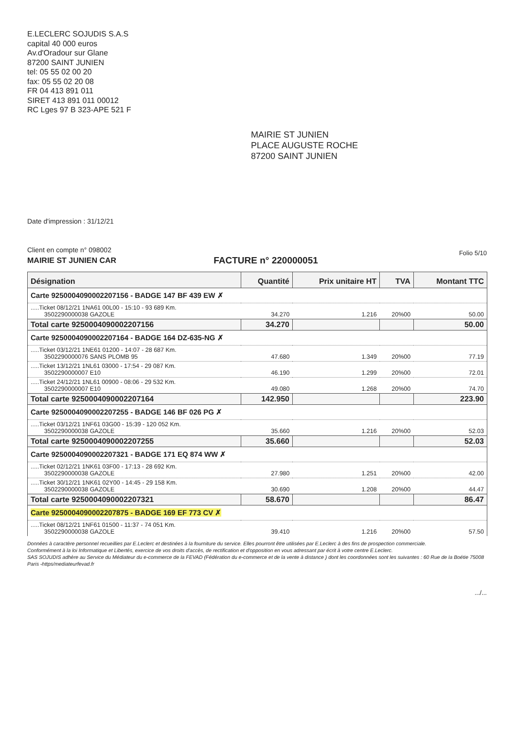E.LECLERC SOJUDIS S.A.S
capital 40 000 euros
Av.d'Oradour sur Glane
87200 SAINT JUNIEN
tel: 05 55 02 00 20
fax: 05 55 02 20 08
FR 04 413 891 011
SIRET 413 891 011 00012
RC Lges 97 B 323-APE 521 F
MAIRIE ST JUNIEN
PLACE AUGUSTE ROCHE
87200 SAINT JUNIEN
Date d'impression : 31/12/21
Client en compte n° 098002
MAIRIE ST JUNIEN CAR
FACTURE n° 220000051
Folio 5/10
| Désignation | Quantité | Prix unitaire HT | TVA | Montant TTC |
| --- | --- | --- | --- | --- |
| Carte 9250004090002207156 - BADGE 147 BF 439 EW ✗ | | | | |
| .....Ticket 08/12/21 1NA61 00L00 - 15:10 - 93 689 Km. 3502290000038 GAZOLE | 34.270 | 1.216 | 20%00 | 50.00 |
| Total carte 9250004090002207156 | 34.270 | | | 50.00 |
| Carte 9250004090002207164 - BADGE 164 DZ-635-NG ✗ | | | | |
| .....Ticket 03/12/21 1NE61 01200 - 14:07 - 28 687 Km. 3502290000076 SANS PLOMB 95 | 47.680 | 1.349 | 20%00 | 77.19 |
| .....Ticket 13/12/21 1NL61 03000 - 17:54 - 29 087 Km. 3502290000007 E10 | 46.190 | 1.299 | 20%00 | 72.01 |
| .....Ticket 24/12/21 1NL61 00900 - 08:06 - 29 532 Km. 3502290000007 E10 | 49.080 | 1.268 | 20%00 | 74.70 |
| Total carte 9250004090002207164 | 142.950 | | | 223.90 |
| Carte 9250004090002207255 - BADGE 146 BF 026 PG ✗ | | | | |
| .....Ticket 03/12/21 1NF61 03G00 - 15:39 - 120 052 Km. 3502290000038 GAZOLE | 35.660 | 1.216 | 20%00 | 52.03 |
| Total carte 9250004090002207255 | 35.660 | | | 52.03 |
| Carte 9250004090002207321 - BADGE 171 EQ 874 WW ✗ | | | | |
| .....Ticket 02/12/21 1NK61 03F00 - 17:13 - 28 692 Km. 3502290000038 GAZOLE | 27.980 | 1.251 | 20%00 | 42.00 |
| .....Ticket 30/12/21 1NK61 02Y00 - 14:45 - 29 158 Km. 3502290000038 GAZOLE | 30.690 | 1.208 | 20%00 | 44.47 |
| Total carte 9250004090002207321 | 58.670 | | | 86.47 |
| Carte 9250004090002207875 - BADGE 169 EF 773 CV ✗ | | | | |
| .....Ticket 08/12/21 1NF61 01500 - 11:37 - 74 051 Km. 3502290000038 GAZOLE | 39.410 | 1.216 | 20%00 | 57.50 |
Données à caractère personnel recueillies par E.Leclerc et destinées à la fourniture du service. Elles pourront être utilisées par E.Leclerc à des fins de prospection commerciale.
Conformément à la loi Informatique et Libertés, exercice de vos droits d'accès, de rectification et d'opposition en vous adressant par écrit à votre centre E.Leclerc.
SAS SOJUDIS adhère au Service du Médiateur du e-commerce de la FEVAD (Fédération du e-commerce et de la vente à distance ) dont les coordonnées sont les suivantes : 60 Rue de la Boétie 75008 Paris -https/mediateurfevad.fr
.../...